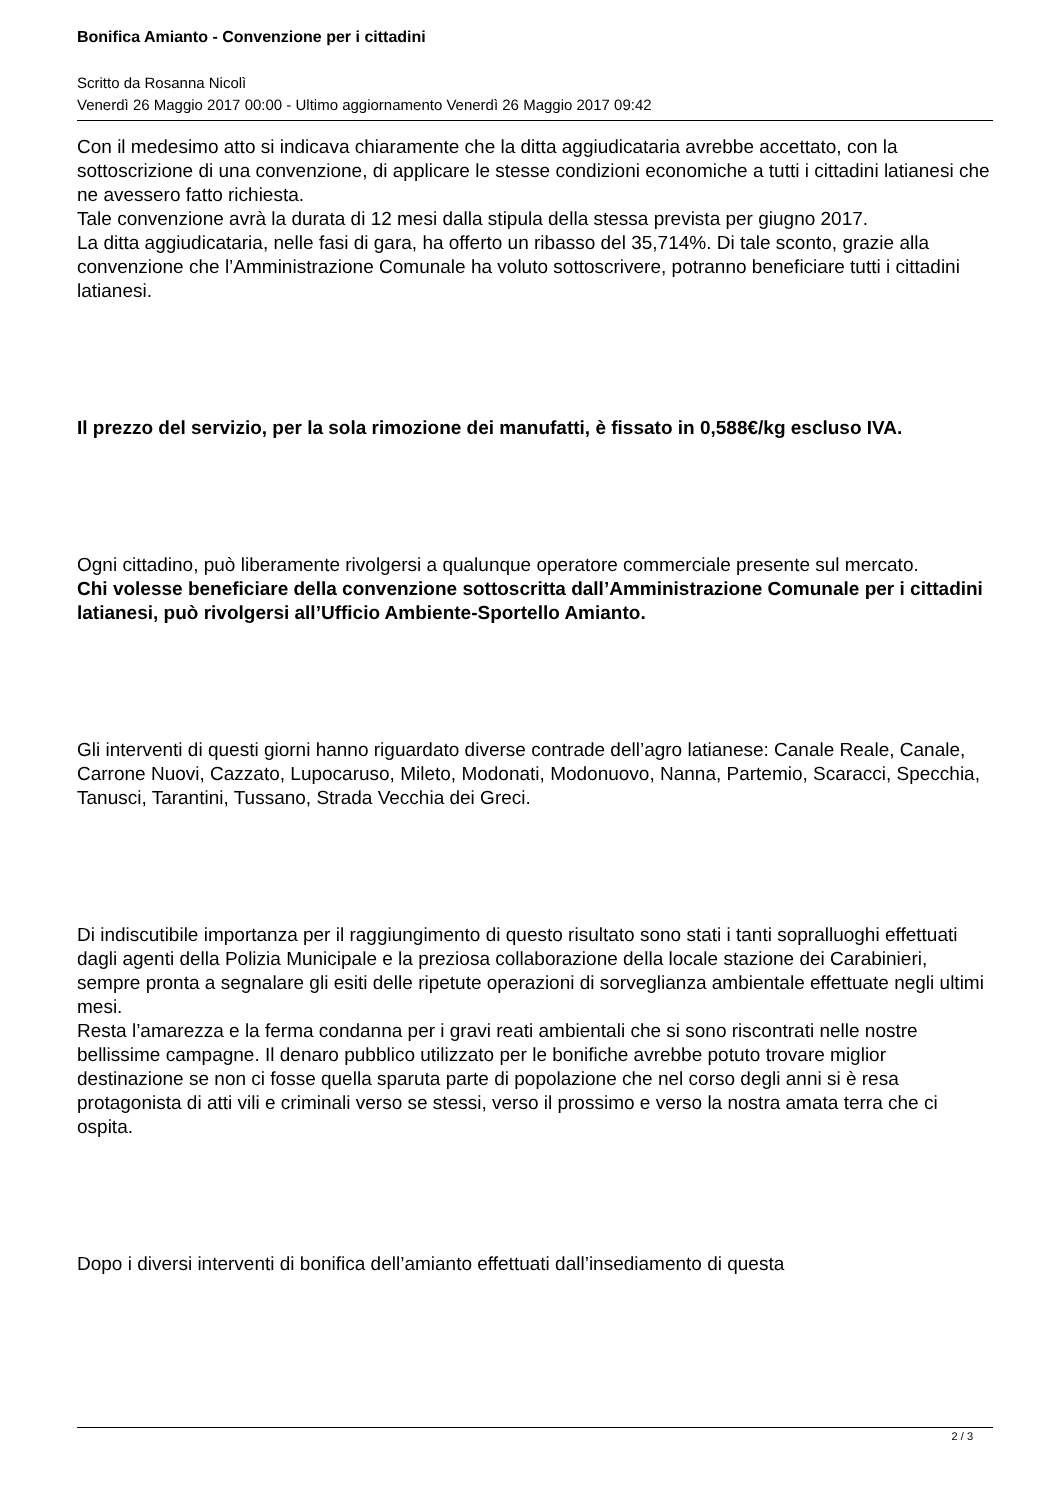Bonifica Amianto - Convenzione per i cittadini
Scritto da Rosanna Nicolì
Venerdì 26 Maggio 2017 00:00 - Ultimo aggiornamento Venerdì 26 Maggio 2017 09:42
Con il medesimo atto si indicava chiaramente che la ditta aggiudicataria avrebbe accettato, con la sottoscrizione di una convenzione, di applicare le stesse condizioni economiche a tutti i cittadini latianesi che ne avessero fatto richiesta.
Tale convenzione avrà la durata di 12 mesi dalla stipula della stessa prevista per giugno 2017.
La ditta aggiudicataria, nelle fasi di gara, ha offerto un ribasso del 35,714%. Di tale sconto, grazie alla convenzione che l’Amministrazione Comunale ha voluto sottoscrivere, potranno beneficiare tutti i cittadini latianesi.
Il prezzo del servizio, per la sola rimozione dei manufatti, è fissato in 0,588€/kg escluso IVA.
Ogni cittadino, può liberamente rivolgersi a qualunque operatore commerciale presente sul mercato.
Chi volesse beneficiare della convenzione sottoscritta dall’Amministrazione Comunale per i cittadini latianesi, può rivolgersi all’Ufficio Ambiente-Sportello Amianto.
Gli interventi di questi giorni hanno riguardato diverse contrade dell’agro latianese: Canale Reale, Canale, Carrone Nuovi, Cazzato, Lupocaruso, Mileto, Modonati, Modonuovo, Nanna, Partemio, Scaracci, Specchia, Tanusci, Tarantini, Tussano, Strada Vecchia dei Greci.
Di indiscutibile importanza per il raggiungimento di questo risultato sono stati i tanti sopralluoghi effettuati dagli agenti della Polizia Municipale e la preziosa collaborazione della locale stazione dei Carabinieri, sempre pronta a segnalare gli esiti delle ripetute operazioni di sorveglianza ambientale effettuate negli ultimi mesi.
Resta l’amarezza e la ferma condanna per i gravi reati ambientali che si sono riscontrati nelle nostre bellissime campagne. Il denaro pubblico utilizzato per le bonifiche avrebbe potuto trovare miglior destinazione se non ci fosse quella sparuta parte di popolazione che nel corso degli anni si è resa protagonista di atti vili e criminali verso se stessi, verso il prossimo e verso la nostra amata terra che ci ospita.
Dopo i diversi interventi di bonifica dell’amianto effettuati dall’insediamento di questa
2 / 3